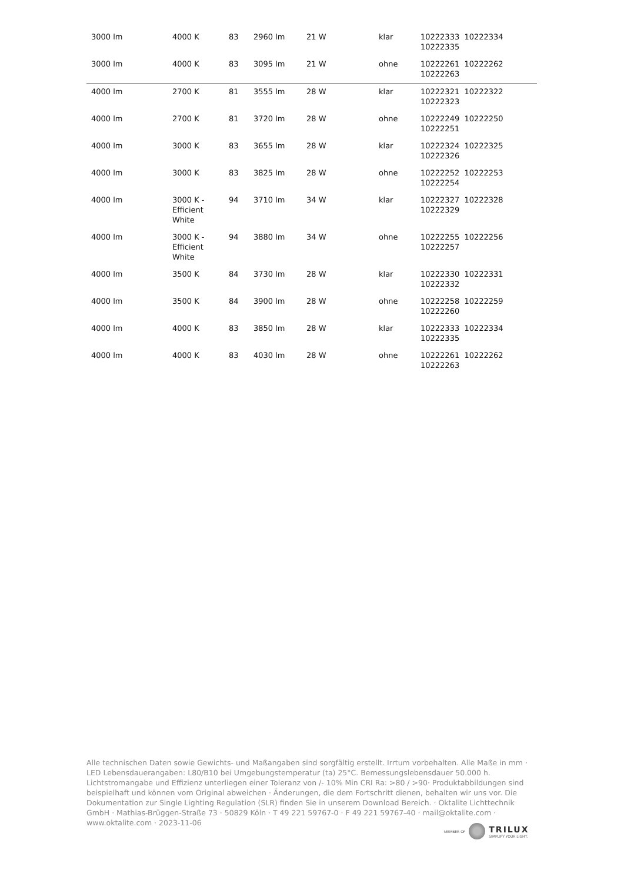| 3000 lm | 4000 K | 83 | 2960 lm | 21 W | klar | 10222333 10222334 10222335 |
| 3000 lm | 4000 K | 83 | 3095 lm | 21 W | ohne | 10222261 10222262 10222263 |
| 4000 lm | 2700 K | 81 | 3555 lm | 28 W | klar | 10222321 10222322 10222323 |
| 4000 lm | 2700 K | 81 | 3720 lm | 28 W | ohne | 10222249 10222250 10222251 |
| 4000 lm | 3000 K | 83 | 3655 lm | 28 W | klar | 10222324 10222325 10222326 |
| 4000 lm | 3000 K | 83 | 3825 lm | 28 W | ohne | 10222252 10222253 10222254 |
| 4000 lm | 3000 K - Efficient White | 94 | 3710 lm | 34 W | klar | 10222327 10222328 10222329 |
| 4000 lm | 3000 K - Efficient White | 94 | 3880 lm | 34 W | ohne | 10222255 10222256 10222257 |
| 4000 lm | 3500 K | 84 | 3730 lm | 28 W | klar | 10222330 10222331 10222332 |
| 4000 lm | 3500 K | 84 | 3900 lm | 28 W | ohne | 10222258 10222259 10222260 |
| 4000 lm | 4000 K | 83 | 3850 lm | 28 W | klar | 10222333 10222334 10222335 |
| 4000 lm | 4000 K | 83 | 4030 lm | 28 W | ohne | 10222261 10222262 10222263 |
Alle technischen Daten sowie Gewichts- und Maßangaben sind sorgfältig erstellt. Irrtum vorbehalten. Alle Maße in mm · LED Lebensdauerangaben: L80/B10 bei Umgebungstemperatur (ta) 25°C. Bemessungslebensdauer 50.000 h. Lichtstromangabe und Effizienz unterliegen einer Toleranz von /- 10% Min CRI Ra: >80 / >90· Produktabbildungen sind beispielhaft und können vom Original abweichen · Änderungen, die dem Fortschritt dienen, behalten wir uns vor. Die Dokumentation zur Single Lighting Regulation (SLR) finden Sie in unserem Download Bereich. · Oktalite Lichttechnik GmbH · Mathias-Brüggen-Straße 73 · 50829 Köln · T 49 221 59767-0 · F 49 221 59767-40 · mail@oktalite.com · www.oktalite.com · 2023-11-06
MEMBER OF
TRILUX
SIMPLIFY YOUR LIGHT.